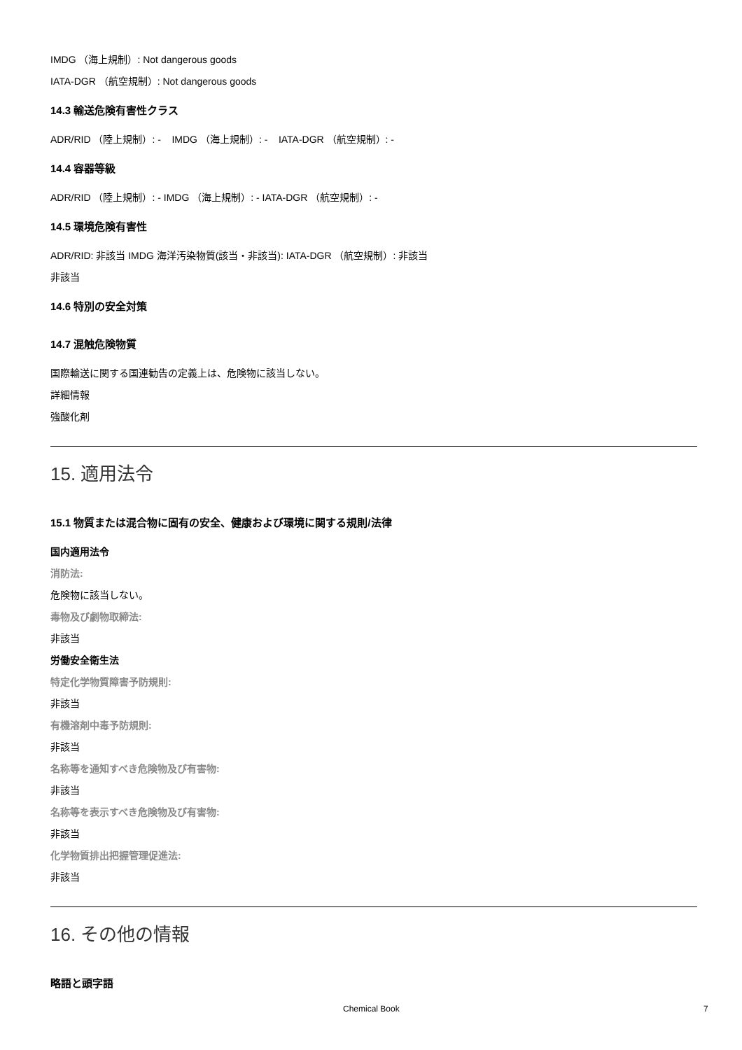IMDG （海上規制）: Not dangerous goods
IATA-DGR （航空規制）: Not dangerous goods
14.3 輸送危険有害性クラス
ADR/RID （陸上規制）: - IMDG （海上規制）: - IATA-DGR （航空規制）: -
14.4 容器等級
ADR/RID （陸上規制）: - IMDG （海上規制）: - IATA-DGR （航空規制）: -
14.5 環境危険有害性
ADR/RID: 非該当 IMDG 海洋汚染物質(該当・非該当): IATA-DGR （航空規制）: 非該当
非該当
14.6 特別の安全対策
14.7 混触危険物質
国際輸送に関する国連勧告の定義上は、危険物に該当しない。
詳細情報
強酸化剤
15. 適用法令
15.1 物質または混合物に固有の安全、健康および環境に関する規則/法律
国内適用法令
消防法:
危険物に該当しない。
毒物及び劇物取締法:
非該当
労働安全衛生法
特定化学物質障害予防規則:
非該当
有機溶剤中毒予防規則:
非該当
名称等を通知すべき危険物及び有害物:
非該当
名称等を表示すべき危険物及び有害物:
非該当
化学物質排出把握管理促進法:
非該当
16. その他の情報
略語と頭字語
Chemical Book 7